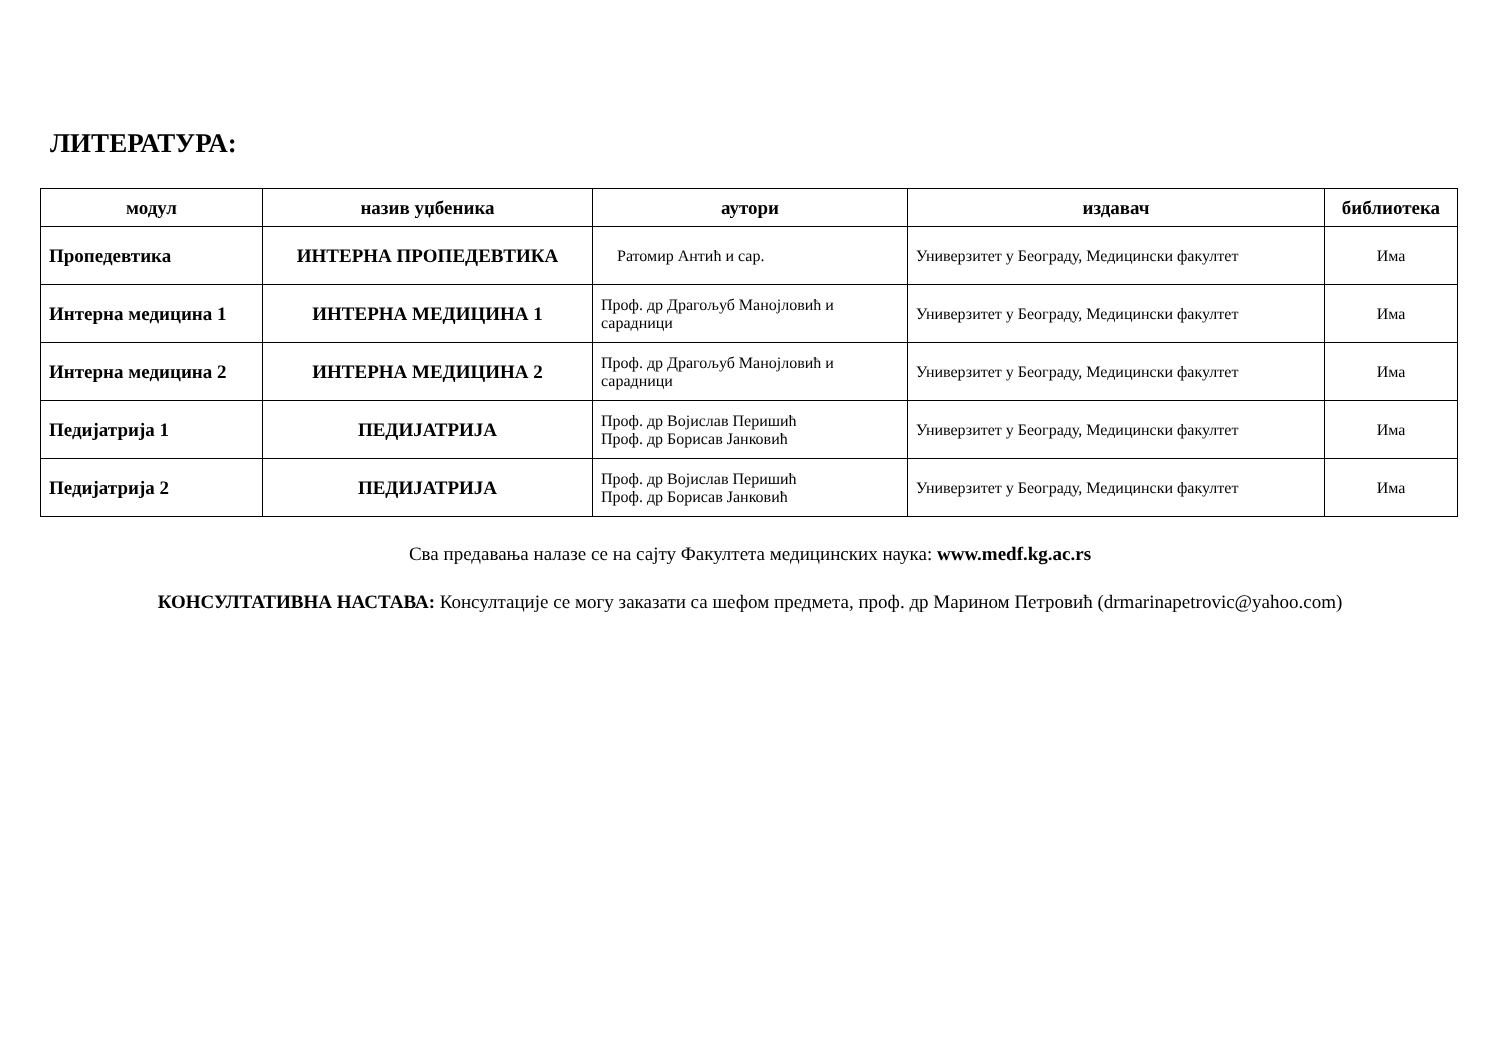ЛИТЕРАТУРА:
| модул | назив уџбеника | аутори | издавач | библиотека |
| --- | --- | --- | --- | --- |
| Пропедевтика | ИНТЕРНА ПРОПЕДЕВТИКА | Ратомир Антић и сар. | Универзитет у Београду, Медицински факултет | Има |
| Интерна медицина 1 | ИНТЕРНА МЕДИЦИНА 1 | Проф. др Драгољуб Манојловић и сарадници | Универзитет у Београду, Медицински факултет | Има |
| Интерна медицина 2 | ИНТЕРНА МЕДИЦИНА 2 | Проф. др Драгољуб Манојловић и сарадници | Универзитет у Београду, Медицински факултет | Има |
| Педијатрија 1 | ПЕДИЈАТРИЈА | Проф. др Војислав Перишић Проф. др Борисав Јанковић | Универзитет у Београду, Медицински факултет | Има |
| Педијатрија 2 | ПЕДИЈАТРИЈА | Проф. др Војислав Перишић Проф. др Борисав Јанковић | Универзитет у Београду, Медицински факултет | Има |
Сва предавања налазе се на сајту Факултета медицинских наука: www.medf.kg.ac.rs
КОНСУЛТАТИВНА НАСТАВА: Консултације се могу заказати са шефом предмета, проф. др Марином Петровић (drmarinapetrovic@yahoo.com)